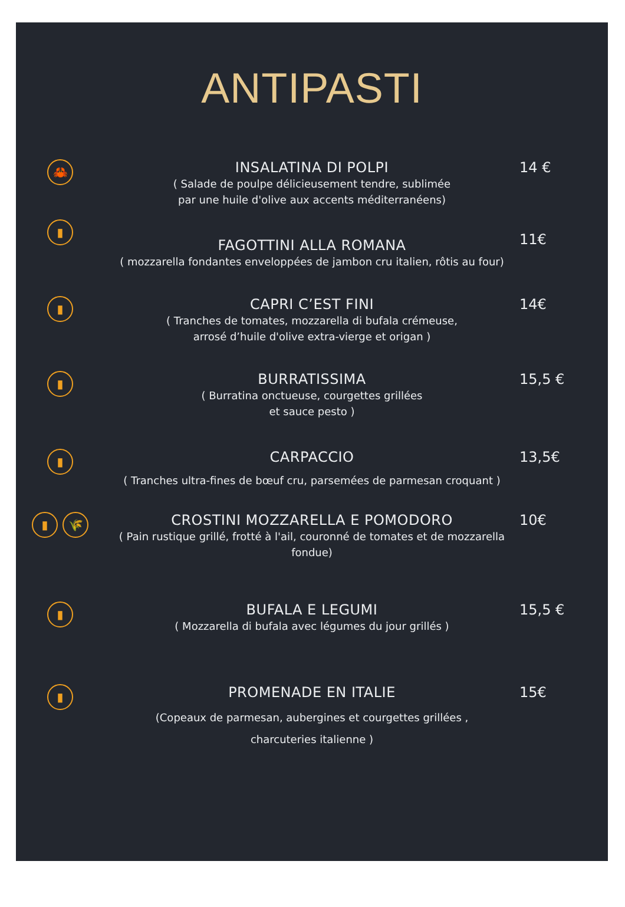ANTIPASTI
🦀
INSALATINA DI POLPI
( Salade de poulpe délicieusement tendre, sublimée
par une huile d'olive aux accents méditerranéens)
14 €
▮
FAGOTTINI ALLA ROMANA
( mozzarella fondantes enveloppées de jambon cru italien, rôtis au four)
11€
▮
CAPRI C’EST FINI
( Tranches de tomates, mozzarella di bufala crémeuse,
arrosé d’huile d'olive extra-vierge et origan )
14€
▮
BURRATISSIMA
( Burratina onctueuse, courgettes grillées
et sauce pesto )
15,5 €
▮
CARPACCIO
( Tranches ultra-fines de bœuf cru, parsemées de parmesan croquant )
13,5€
▮ 🌾
CROSTINI MOZZARELLA E POMODORO
( Pain rustique grillé, frotté à l'ail, couronné de tomates et de mozzarella fondue)
10€
▮
BUFALA E LEGUMI
( Mozzarella di bufala avec légumes du jour grillés )
15,5 €
▮
PROMENADE EN ITALIE
(Copeaux de parmesan, aubergines et courgettes grillées ,
charcuteries italienne )
15€